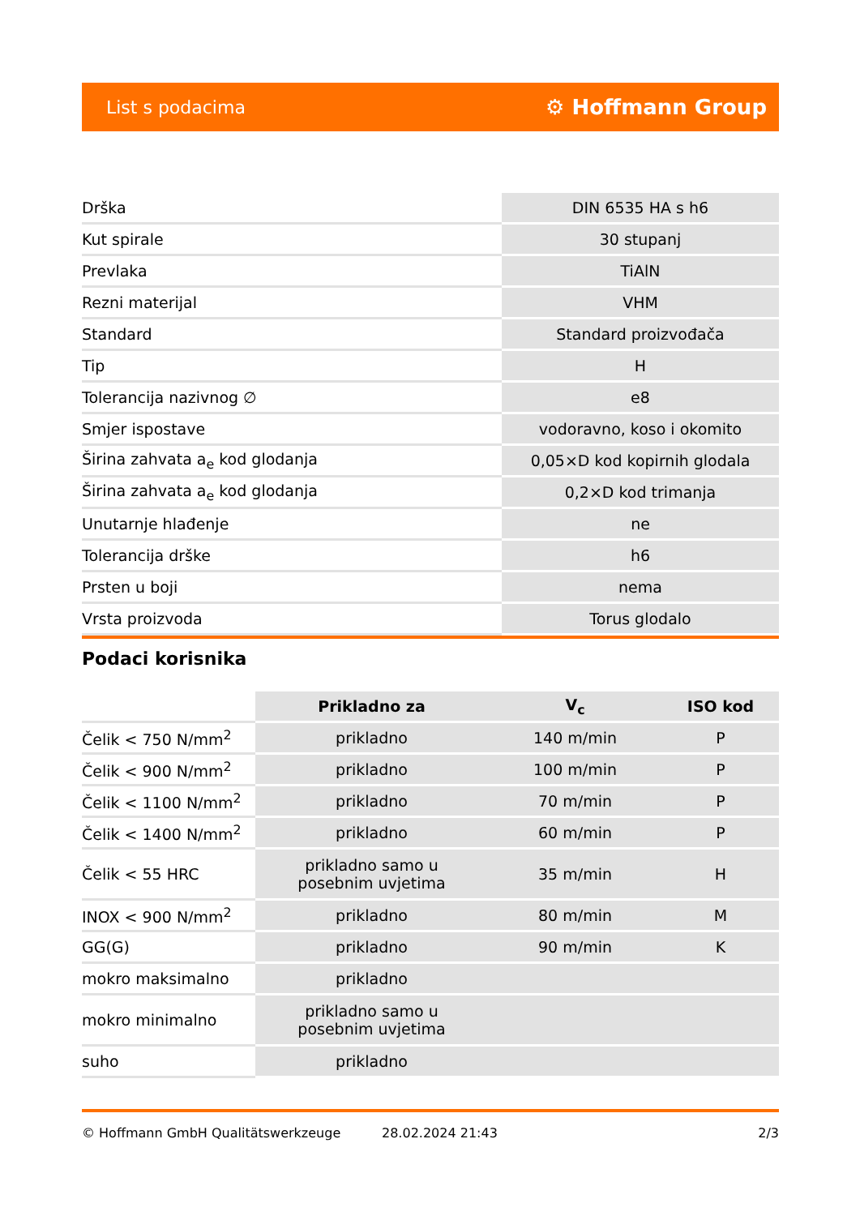List s podacima ⚙ Hoffmann Group
| Drška | DIN 6535 HA s h6 |
| Kut spirale | 30 stupanj |
| Prevlaka | TiAlN |
| Rezni materijal | VHM |
| Standard | Standard proizvođača |
| Tip | H |
| Tolerancija nazivnog ∅ | e8 |
| Smjer ispostave | vodoravno, koso i okomito |
| Širina zahvata a<sub>e</sub> kod glodanja | 0,05×D kod kopirnih glodala |
| Širina zahvata a<sub>e</sub> kod glodanja | 0,2×D kod trimanja |
| Unutarnje hlađenje | ne |
| Tolerancija drške | h6 |
| Prsten u boji | nema |
| Vrsta proizvoda | Torus glodalo |
Podaci korisnika
| | Prikladno za | V<sub>c</sub> | ISO kod |
| Čelik < 750 N/mm<sup>2</sup> | prikladno | 140 m/min | P |
| Čelik < 900 N/mm<sup>2</sup> | prikladno | 100 m/min | P |
| Čelik < 1100 N/mm<sup>2</sup> | prikladno | 70 m/min | P |
| Čelik < 1400 N/mm<sup>2</sup> | prikladno | 60 m/min | P |
| Čelik < 55 HRC | prikladno samo u posebnim uvjetima | 35 m/min | H |
| INOX < 900 N/mm<sup>2</sup> | prikladno | 80 m/min | M |
| GG(G) | prikladno | 90 m/min | K |
| mokro maksimalno | prikladno | | |
| mokro minimalno | prikladno samo u posebnim uvjetima | | |
| suho | prikladno | | |
© Hoffmann GmbH Qualitätswerkzeuge 28.02.2024 21:43 2/3